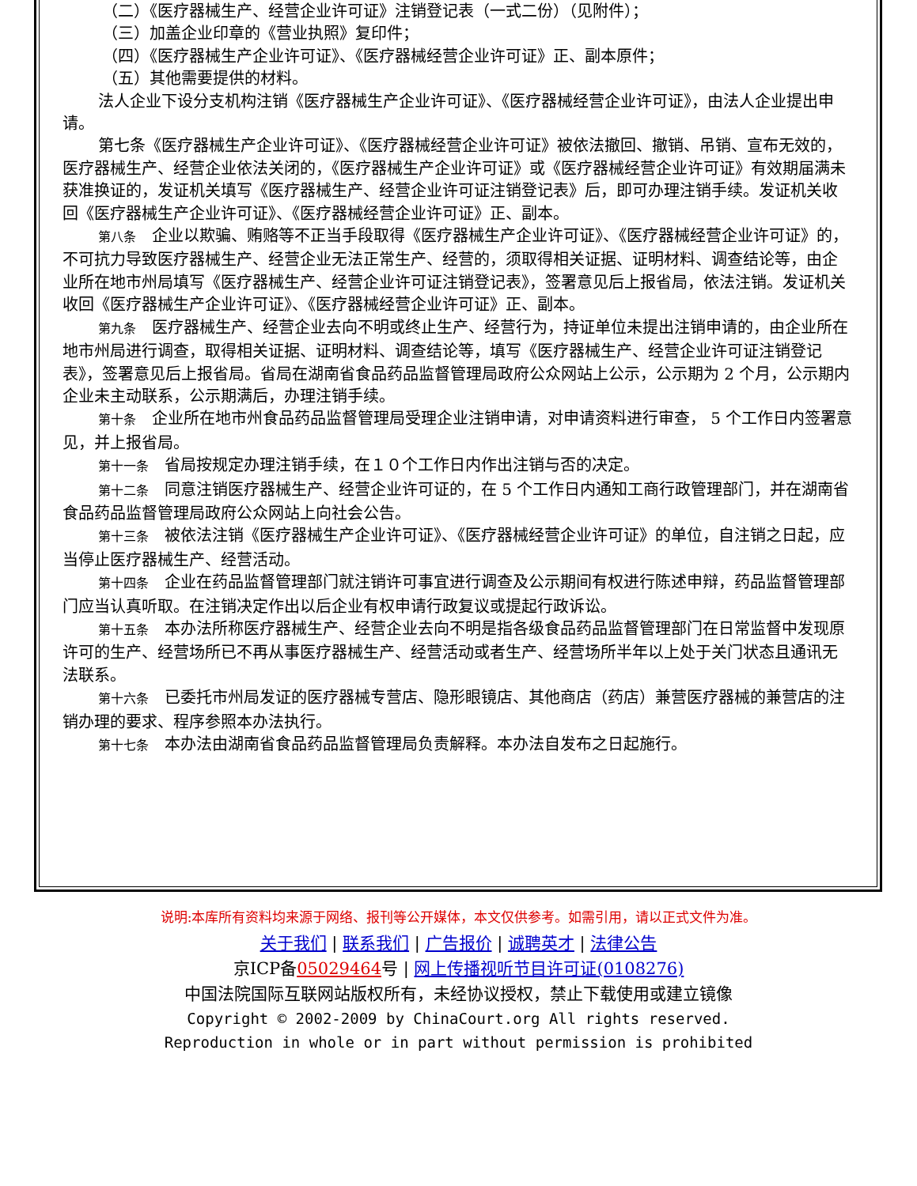（二）《医疗器械生产、经营企业许可证》注销登记表（一式二份）（见附件）；
（三）加盖企业印章的《营业执照》复印件；
（四）《医疗器械生产企业许可证》、《医疗器械经营企业许可证》正、副本原件；
（五）其他需要提供的材料。
法人企业下设分支机构注销《医疗器械生产企业许可证》、《医疗器械经营企业许可证》，由法人企业提出申请。
第七条《医疗器械生产企业许可证》、《医疗器械经营企业许可证》被依法撤回、撤销、吊销、宣布无效的，医疗器械生产、经营企业依法关闭的，《医疗器械生产企业许可证》或《医疗器械经营企业许可证》有效期届满未获准换证的，发证机关填写《医疗器械生产、经营企业许可证注销登记表》后，即可办理注销手续。发证机关收回《医疗器械生产企业许可证》、《医疗器械经营企业许可证》正、副本。
第八条　企业以欺骗、贿赂等不正当手段取得《医疗器械生产企业许可证》、《医疗器械经营企业许可证》的，不可抗力导致医疗器械生产、经营企业无法正常生产、经营的，须取得相关证据、证明材料、调查结论等，由企业所在地市州局填写《医疗器械生产、经营企业许可证注销登记表》，签署意见后上报省局，依法注销。发证机关收回《医疗器械生产企业许可证》、《医疗器械经营企业许可证》正、副本。
第九条　医疗器械生产、经营企业去向不明或终止生产、经营行为，持证单位未提出注销申请的，由企业所在地市州局进行调查，取得相关证据、证明材料、调查结论等，填写《医疗器械生产、经营企业许可证注销登记表》，签署意见后上报省局。省局在湖南省食品药品监督管理局政府公众网站上公示，公示期为 2 个月，公示期内企业未主动联系，公示期满后，办理注销手续。
第十条　企业所在地市州食品药品监督管理局受理企业注销申请，对申请资料进行审查， 5 个工作日内签署意见，并上报省局。
第十一条　省局按规定办理注销手续，在１０个工作日内作出注销与否的决定。
第十二条　同意注销医疗器械生产、经营企业许可证的，在 5 个工作日内通知工商行政管理部门，并在湖南省食品药品监督管理局政府公众网站上向社会公告。
第十三条　被依法注销《医疗器械生产企业许可证》、《医疗器械经营企业许可证》的单位，自注销之日起，应当停止医疗器械生产、经营活动。
第十四条　企业在药品监督管理部门就注销许可事宜进行调查及公示期间有权进行陈述申辩，药品监督管理部门应当认真听取。在注销决定作出以后企业有权申请行政复议或提起行政诉讼。
第十五条　本办法所称医疗器械生产、经营企业去向不明是指各级食品药品监督管理部门在日常监督中发现原许可的生产、经营场所已不再从事医疗器械生产、经营活动或者生产、经营场所半年以上处于关门状态且通讯无法联系。
第十六条　已委托市州局发证的医疗器械专营店、隐形眼镜店、其他商店（药店）兼营医疗器械的兼营店的注销办理的要求、程序参照本办法执行。
第十七条　本办法由湖南省食品药品监督管理局负责解释。本办法自发布之日起施行。
说明:本库所有资料均来源于网络、报刊等公开媒体，本文仅供参考。如需引用，请以正式文件为准。
关于我们 | 联系我们 | 广告报价 | 诚聘英才 | 法律公告
京ICP备05029464号 | 网上传播视听节目许可证(0108276)
中国法院国际互联网站版权所有，未经协议授权，禁止下载使用或建立镜像
Copyright © 2002-2009 by ChinaCourt.org All rights reserved.
Reproduction in whole or in part without permission is prohibited